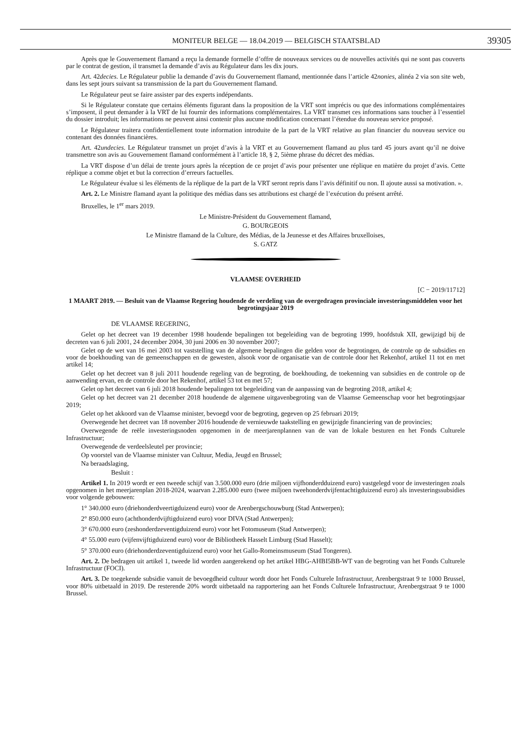MONITEUR BELGE — 18.04.2019 — BELGISCH STAATSBLAD 39305
Après que le Gouvernement flamand a reçu la demande formelle d’offre de nouveaux services ou de nouvelles activités qui ne sont pas couverts par le contrat de gestion, il transmet la demande d’avis au Régulateur dans les dix jours.
Art. 42decies. Le Régulateur publie la demande d’avis du Gouvernement flamand, mentionnée dans l’article 42nonies, alinéa 2 via son site web, dans les sept jours suivant sa transmission de la part du Gouvernement flamand.
Le Régulateur peut se faire assister par des experts indépendants.
Si le Régulateur constate que certains éléments figurant dans la proposition de la VRT sont imprécis ou que des informations complémentaires s’imposent, il peut demander à la VRT de lui fournir des informations complémentaires. La VRT transmet ces informations sans toucher à l’essentiel du dossier introduit; les informations ne peuvent ainsi contenir plus aucune modification concernant l’étendue du nouveau service proposé.
Le Régulateur traitera confidentiellement toute information introduite de la part de la VRT relative au plan financier du nouveau service ou contenant des données financières.
Art. 42undecies. Le Régulateur transmet un projet d’avis à la VRT et au Gouvernement flamand au plus tard 45 jours avant qu’il ne doive transmettre son avis au Gouvernement flamand conformément à l’article 18, § 2, 5ième phrase du décret des médias.
La VRT dispose d’un délai de trente jours après la réception de ce projet d’avis pour présenter une réplique en matière du projet d’avis. Cette réplique a comme objet et but la correction d’erreurs factuelles.
Le Régulateur évalue si les éléments de la réplique de la part de la VRT seront repris dans l’avis définitif ou non. Il ajoute aussi sa motivation. ».
Art. 2. Le Ministre flamand ayant la politique des médias dans ses attributions est chargé de l’exécution du présent arrêté.
Bruxelles, le 1<sup>er</sup> mars 2019.
Le Ministre-Président du Gouvernement flamand,
G. BOURGEOIS
Le Ministre flamand de la Culture, des Médias, de la Jeunesse et des Affaires bruxelloises,
S. GATZ
VLAAMSE OVERHEID
[C − 2019/11712]
1 MAART 2019. — Besluit van de Vlaamse Regering houdende de verdeling van de overgedragen provinciale investeringsmiddelen voor het begrotingsjaar 2019
DE VLAAMSE REGERING,
Gelet op het decreet van 19 december 1998 houdende bepalingen tot begeleiding van de begroting 1999, hoofdstuk XII, gewijzigd bij de decreten van 6 juli 2001, 24 december 2004, 30 juni 2006 en 30 november 2007;
Gelet op de wet van 16 mei 2003 tot vaststelling van de algemene bepalingen die gelden voor de begrotingen, de controle op de subsidies en voor de boekhouding van de gemeenschappen en de gewesten, alsook voor de organisatie van de controle door het Rekenhof, artikel 11 tot en met artikel 14;
Gelet op het decreet van 8 juli 2011 houdende regeling van de begroting, de boekhouding, de toekenning van subsidies en de controle op de aanwending ervan, en de controle door het Rekenhof, artikel 53 tot en met 57;
Gelet op het decreet van 6 juli 2018 houdende bepalingen tot begeleiding van de aanpassing van de begroting 2018, artikel 4;
Gelet op het decreet van 21 december 2018 houdende de algemene uitgavenbegroting van de Vlaamse Gemeenschap voor het begrotingsjaar 2019;
Gelet op het akkoord van de Vlaamse minister, bevoegd voor de begroting, gegeven op 25 februari 2019;
Overwegende het decreet van 18 november 2016 houdende de vernieuwde taakstelling en gewijzigde financiering van de provincies;
Overwegende de reële investeringsnoden opgenomen in de meerjarenplannen van de van de lokale besturen en het Fonds Culturele Infrastructuur;
Overwegende de verdeelsleutel per provincie;
Op voorstel van de Vlaamse minister van Cultuur, Media, Jeugd en Brussel;
Na beraadslaging,
Besluit :
Artikel 1. In 2019 wordt er een tweede schijf van 3.500.000 euro (drie miljoen vijfhonderdduizend euro) vastgelegd voor de investeringen zoals opgenomen in het meerjarenplan 2018-2024, waarvan 2.285.000 euro (twee miljoen tweehonderdvijfentachtigduizend euro) als investeringssubsidies voor volgende gebouwen:
1° 340.000 euro (driehonderdveertigduizend euro) voor de Arenbergschouwburg (Stad Antwerpen);
2° 850.000 euro (achthonderdvijftigduizend euro) voor DIVA (Stad Antwerpen);
3° 670.000 euro (zeshonderdzeventigduizend euro) voor het Fotomuseum (Stad Antwerpen);
4° 55.000 euro (vijfenvijftigduizend euro) voor de Bibliotheek Hasselt Limburg (Stad Hasselt);
5° 370.000 euro (driehonderdzeventigduizend euro) voor het Gallo-Romeinsmuseum (Stad Tongeren).
Art. 2. De bedragen uit artikel 1, tweede lid worden aangerekend op het artikel HBG-AHBI5BB-WT van de begroting van het Fonds Culturele Infrastructuur (FOCI).
Art. 3. De toegekende subsidie vanuit de bevoegdheid cultuur wordt door het Fonds Culturele Infrastructuur, Arenbergstraat 9 te 1000 Brussel, voor 80% uitbetaald in 2019. De resterende 20% wordt uitbetaald na rapportering aan het Fonds Culturele Infrastructuur, Arenbergstraat 9 te 1000 Brussel.